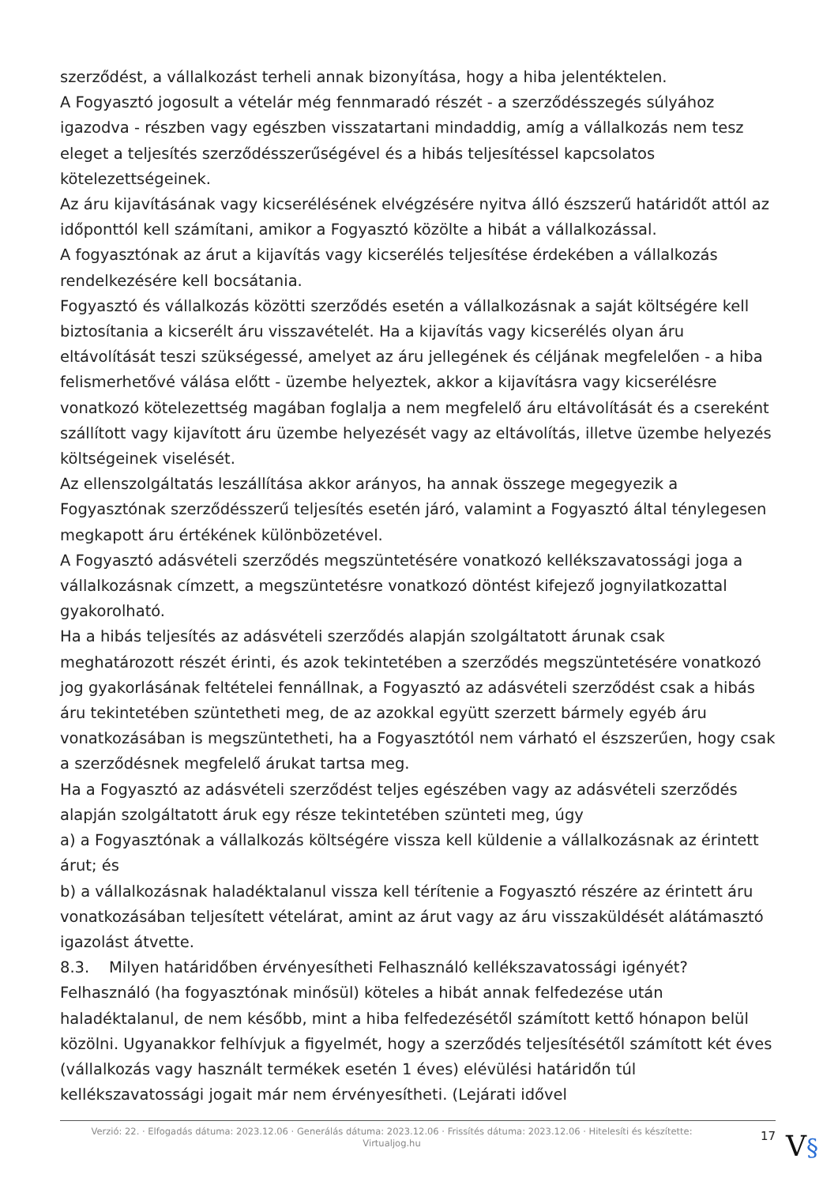szerződést, a vállalkozást terheli annak bizonyítása, hogy a hiba jelentéktelen.
A Fogyasztó jogosult a vételár még fennmaradó részét - a szerződésszegés súlyához igazodva - részben vagy egészben visszatartani mindaddig, amíg a vállalkozás nem tesz eleget a teljesítés szerződésszerűségével és a hibás teljesítéssel kapcsolatos kötelezettségeinek.
Az áru kijavításának vagy kicserélésének elvégzésére nyitva álló észszerű határidőt attól az időponttól kell számítani, amikor a Fogyasztó közölte a hibát a vállalkozással.
A fogyasztónak az árut a kijavítás vagy kicserélés teljesítése érdekében a vállalkozás rendelkezésére kell bocsátania.
Fogyasztó és vállalkozás közötti szerződés esetén a vállalkozásnak a saját költségére kell biztosítania a kicserélt áru visszavételét. Ha a kijavítás vagy kicserélés olyan áru eltávolítását teszi szükségessé, amelyet az áru jellegének és céljának megfelelően - a hiba felismerhetővé válása előtt - üzembe helyeztek, akkor a kijavításra vagy kicserélésre vonatkozó kötelezettség magában foglalja a nem megfelelő áru eltávolítását és a csereként szállított vagy kijavított áru üzembe helyezését vagy az eltávolítás, illetve üzembe helyezés költségeinek viselését.
Az ellenszolgáltatás leszállítása akkor arányos, ha annak összege megegyezik a Fogyasztónak szerződésszerű teljesítés esetén járó, valamint a Fogyasztó által ténylegesen megkapott áru értékének különbözetével.
A Fogyasztó adásvételi szerződés megszüntetésére vonatkozó kellékszavatossági joga a vállalkozásnak címzett, a megszüntetésre vonatkozó döntést kifejező jognyilatkozattal gyakorolható.
Ha a hibás teljesítés az adásvételi szerződés alapján szolgáltatott árunak csak meghatározott részét érinti, és azok tekintetében a szerződés megszüntetésére vonatkozó jog gyakorlásának feltételei fennállnak, a Fogyasztó az adásvételi szerződést csak a hibás áru tekintetében szüntetheti meg, de az azokkal együtt szerzett bármely egyéb áru vonatkozásában is megszüntetheti, ha a Fogyasztótól nem várható el észszerűen, hogy csak a szerződésnek megfelelő árukat tartsa meg.
Ha a Fogyasztó az adásvételi szerződést teljes egészében vagy az adásvételi szerződés alapján szolgáltatott áruk egy része tekintetében szünteti meg, úgy
a) a Fogyasztónak a vállalkozás költségére vissza kell küldenie a vállalkozásnak az érintett árut; és
b) a vállalkozásnak haladéktalanul vissza kell térítenie a Fogyasztó részére az érintett áru vonatkozásában teljesített vételárat, amint az árut vagy az áru visszaküldését alátámasztó igazolást átvette.
8.3. Milyen határidőben érvényesítheti Felhasználó kellékszavatossági igényét?
Felhasználó (ha fogyasztónak minősül) köteles a hibát annak felfedezése után haladéktalanul, de nem később, mint a hiba felfedezésétől számított kettő hónapon belül közölni. Ugyanakkor felhívjuk a figyelmét, hogy a szerződés teljesítésétől számított két éves (vállalkozás vagy használt termékek esetén 1 éves) elévülési határidőn túl kellékszavatossági jogait már nem érvényesítheti. (Lejárati idővel
Verzió: 22. · Elfogadás dátuma: 2023.12.06 · Generálás dátuma: 2023.12.06 · Frissítés dátuma: 2023.12.06 · Hitelesíti és készítette: Virtualjog.hu
17
V§